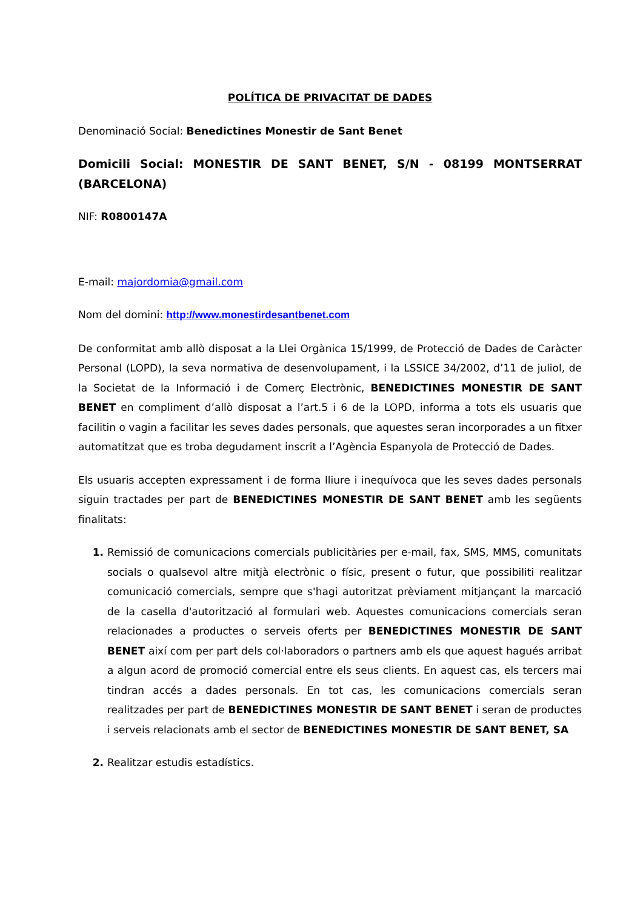POLÍTICA DE PRIVACITAT DE DADES
Denominació Social: Benedictines Monestir de Sant Benet
Domicili Social: MONESTIR DE SANT BENET, S/N - 08199 MONTSERRAT (BARCELONA)
NIF: R0800147A
E-mail: majordomia@gmail.com
Nom del domini: http://www.monestirdesantbenet.com
De conformitat amb allò disposat a la Llei Orgànica 15/1999, de Protecció de Dades de Caràcter Personal (LOPD), la seva normativa de desenvolupament, i la LSSICE 34/2002, d’11 de juliol, de la Societat de la Informació i de Comerç Electrònic, BENEDICTINES MONESTIR DE SANT BENET en compliment d’allò disposat a l’art.5 i 6 de la LOPD, informa a tots els usuaris que facilitin o vagin a facilitar les seves dades personals, que aquestes seran incorporades a un fitxer automatitzat que es troba degudament inscrit a l’Agència Espanyola de Protecció de Dades.
Els usuaris accepten expressament i de forma lliure i inequívoca que les seves dades personals siguin tractades per part de BENEDICTINES MONESTIR DE SANT BENET amb les següents finalitats:
Remissió de comunicacions comercials publicitàries per e-mail, fax, SMS, MMS, comunitats socials o qualsevol altre mitjà electrònic o físic, present o futur, que possibiliti realitzar comunicació comercials, sempre que s'hagi autoritzat prèviament mitjançant la marcació de la casella d'autorització al formulari web. Aquestes comunicacions comercials seran relacionades a productes o serveis oferts per BENEDICTINES MONESTIR DE SANT BENET així com per part dels col·laboradors o partners amb els que aquest hagués arribat a algun acord de promoció comercial entre els seus clients. En aquest cas, els tercers mai tindran accés a dades personals. En tot cas, les comunicacions comercials seran realitzades per part de BENEDICTINES MONESTIR DE SANT BENET i seran de productes i serveis relacionats amb el sector de BENEDICTINES MONESTIR DE SANT BENET, SA
Realitzar estudis estadístics.